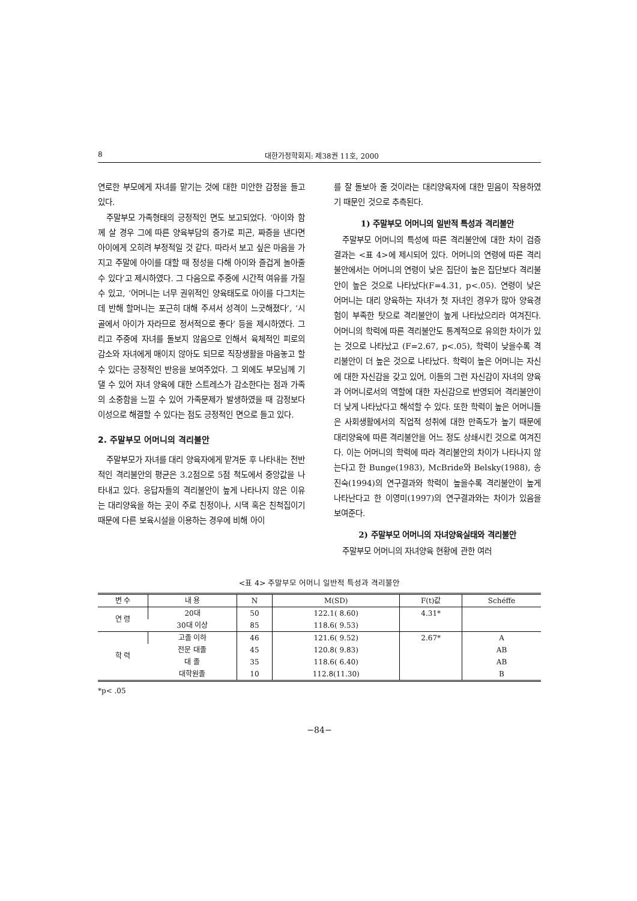8 대한가정학회지: 제38권 11호, 2000
연로한 부모에게 자녀를 맡기는 것에 대한 미안한 감정을 들고 있다.
주말부모 가족형태의 긍정적인 면도 보고되었다. ‘아이와 함께 살 경우 그에 따른 양육부담의 증가로 피곤, 짜증을 낸다면 아이에게 오히려 부정적일 것 같다. 따라서 보고 싶은 마음을 가지고 주말에 아이를 대할 때 정성을 다해 아이와 즐겁게 놀아줄 수 있다’고 제시하였다. 그 다음으로 주중에 시간적 여유를 가질 수 있고, ‘어머니는 너무 권위적인 양육태도로 아이를 다그치는데 반해 할머니는 포근히 대해 주셔서 성격이 느긋해졌다’, ‘시골에서 아이가 자라므로 정서적으로 좋다’ 등을 제시하였다. 그리고 주중에 자녀를 돌보지 않음으로 인해서 육체적인 피로의 감소와 자녀에게 매이지 않아도 되므로 직장생활을 마음놓고 할 수 있다는 긍정적인 반응을 보여주었다. 그 외에도 부모님께 기댈 수 있어 자녀 양육에 대한 스트레스가 감소한다는 점과 가족의 소중함을 느낄 수 있어 가족문제가 발생하였을 때 감정보다 이성으로 해결할 수 있다는 점도 긍정적인 면으로 들고 있다.
2. 주말부모 어머니의 격리불안
주말부모가 자녀를 대리 양육자에게 맡겨둔 후 나타내는 전반적인 격리불안의 평균은 3.2점으로 5점 척도에서 중앙값을 나타내고 있다. 응답자들의 격리불안이 높게 나타나지 않은 이유는 대리양육을 하는 곳이 주로 친정이나, 시댁 혹은 친척집이기 때문에 다른 보육시설을 이용하는 경우에 비해 아이
를 잘 돌보아 줄 것이라는 대리양육자에 대한 믿음이 작용하였기 때문인 것으로 추측된다.
1) 주말부모 어머니의 일반적 특성과 격리불안
주말부모 어머니의 특성에 따른 격리불안에 대한 차이 검증 결과는 <표 4>에 제시되어 있다. 어머니의 연령에 따른 격리불안에서는 어머니의 연령이 낮은 집단이 높은 집단보다 격리불안이 높은 것으로 나타났다(F=4.31, p<.05). 연령이 낮은 어머니는 대리 양육하는 자녀가 첫 자녀인 경우가 많아 양육경험이 부족한 탓으로 격리불안이 높게 나타났으리라 여겨진다. 어머니의 학력에 따른 격리불안도 통계적으로 유의한 차이가 있는 것으로 나타났고 (F=2.67, p<.05), 학력이 낮을수록 격리불안이 더 높은 것으로 나타났다. 학력이 높은 어머니는 자신에 대한 자신감을 갖고 있어, 이들의 그런 자신감이 자녀의 양육과 어머니로서의 역할에 대한 자신감으로 반영되어 격리불안이 더 낮게 나타났다고 해석할 수 있다. 또한 학력이 높은 어머니들은 사회생활에서의 직업적 성취에 대한 만족도가 높기 때문에 대리양육에 따른 격리불안을 어느 정도 상쇄시킨 것으로 여겨진다. 이는 어머니의 학력에 따라 격리불안의 차이가 나타나지 않는다고 한 Bunge(1983), McBride와 Belsky(1988), 송진숙(1994)의 연구결과와 학력이 높을수록 격리불안이 높게 나타난다고 한 이영미(1997)의 연구결과와는 차이가 있음을 보여준다.
2) 주말부모 어머니의 자녀양육실태와 격리불안
주말부모 어머니의 자녀양육 현황에 관한 여러
<표 4> 주말부모 어머니 일반적 특성과 격리불안
| 변 수 | 내 용 | N | M(SD) | F(t)값 | Schéffe |
| --- | --- | --- | --- | --- | --- |
| 연 령 | 20대 | 50 | 122.1( 8.60) | 4.31* | |
| | 30대 이상 | 85 | 118.6( 9.53) | | |
| 학 력 | 고졸 이하 | 46 | 121.6( 9.52) | 2.67* | A |
| | 전문 대졸 | 45 | 120.8( 9.83) | | AB |
| | 대 졸 | 35 | 118.6( 6.40) | | AB |
| | 대학원졸 | 10 | 112.8(11.30) | | B |
*p< .05
−84−